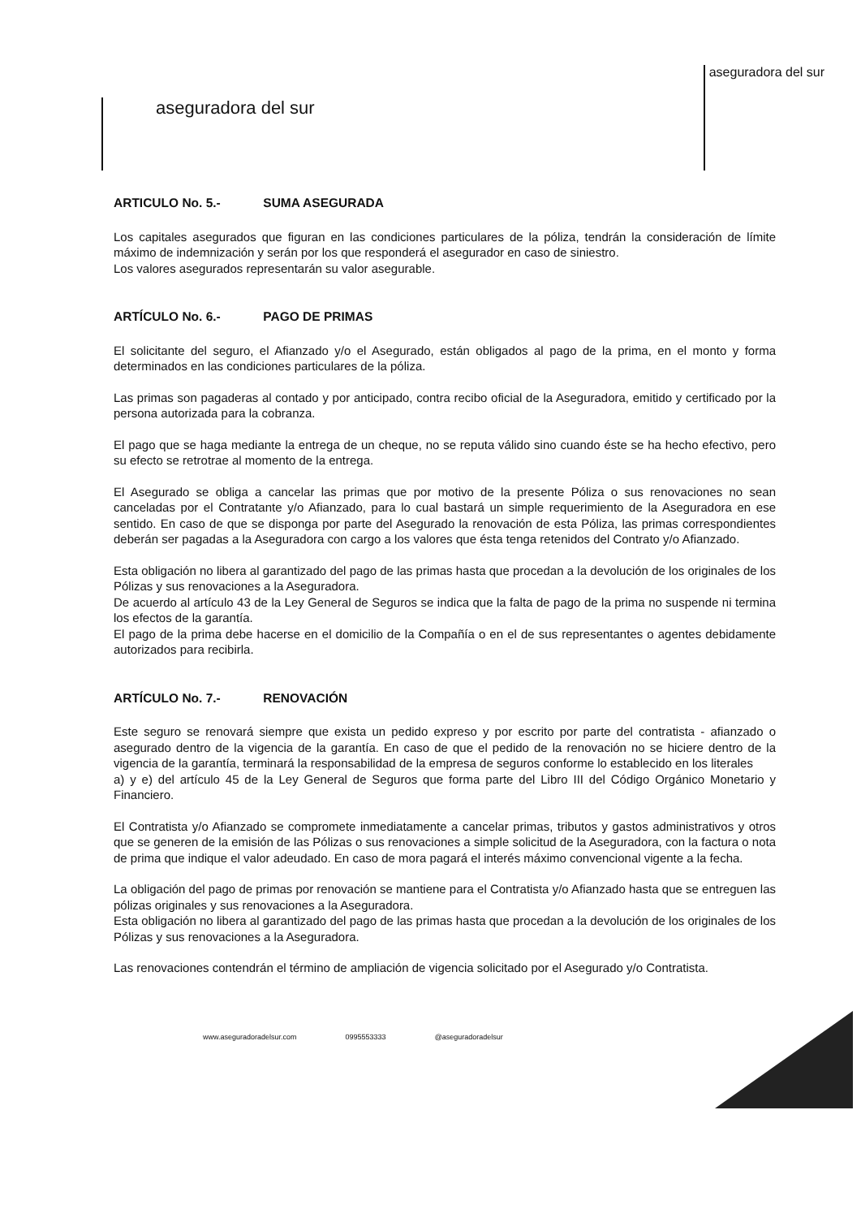aseguradora del sur
aseguradora del sur
ARTICULO No. 5.- SUMA ASEGURADA
Los capitales asegurados que figuran en las condiciones particulares de la póliza, tendrán la consideración de límite máximo de indemnización y serán por los que responderá el asegurador en caso de siniestro.
Los valores asegurados representarán su valor asegurable.
ARTÍCULO No. 6.- PAGO DE PRIMAS
El solicitante del seguro, el Afianzado y/o el Asegurado, están obligados al pago de la prima, en el monto y forma determinados en las condiciones particulares de la póliza.
Las primas son pagaderas al contado y por anticipado, contra recibo oficial de la Aseguradora, emitido y certificado por la persona autorizada para la cobranza.
El pago que se haga mediante la entrega de un cheque, no se reputa válido sino cuando éste se ha hecho efectivo, pero su efecto se retrotrae al momento de la entrega.
El Asegurado se obliga a cancelar las primas que por motivo de la presente Póliza o sus renovaciones no sean canceladas por el Contratante y/o Afianzado, para lo cual bastará un simple requerimiento de la Aseguradora en ese sentido. En caso de que se disponga por parte del Asegurado la renovación de esta Póliza, las primas correspondientes deberán ser pagadas a la Aseguradora con cargo a los valores que ésta tenga retenidos del Contrato y/o Afianzado.
Esta obligación no libera al garantizado del pago de las primas hasta que procedan a la devolución de los originales de los Pólizas y sus renovaciones a la Aseguradora.
De acuerdo al artículo 43 de la Ley General de Seguros se indica que la falta de pago de la prima no suspende ni termina los efectos de la garantía.
El pago de la prima debe hacerse en el domicilio de la Compañía o en el de sus representantes o agentes debidamente autorizados para recibirla.
ARTÍCULO No. 7.- RENOVACIÓN
Este seguro se renovará siempre que exista un pedido expreso y por escrito por parte del contratista - afianzado o asegurado dentro de la vigencia de la garantía. En caso de que el pedido de la renovación no se hiciere dentro de la vigencia de la garantía, terminará la responsabilidad de la empresa de seguros conforme lo establecido en los literales
a) y e) del artículo 45 de la Ley General de Seguros que forma parte del Libro III del Código Orgánico Monetario y Financiero.
El Contratista y/o Afianzado se compromete inmediatamente a cancelar primas, tributos y gastos administrativos y otros que se generen de la emisión de las Pólizas o sus renovaciones a simple solicitud de la Aseguradora, con la factura o nota de prima que indique el valor adeudado. En caso de mora pagará el interés máximo convencional vigente a la fecha.
La obligación del pago de primas por renovación se mantiene para el Contratista y/o Afianzado hasta que se entreguen las pólizas originales y sus renovaciones a la Aseguradora.
Esta obligación no libera al garantizado del pago de las primas hasta que procedan a la devolución de los originales de los Pólizas y sus renovaciones a la Aseguradora.
Las renovaciones contendrán el término de ampliación de vigencia solicitado por el Asegurado y/o Contratista.
www.aseguradoradelsur.com 0995553333 @aseguradoradelsur